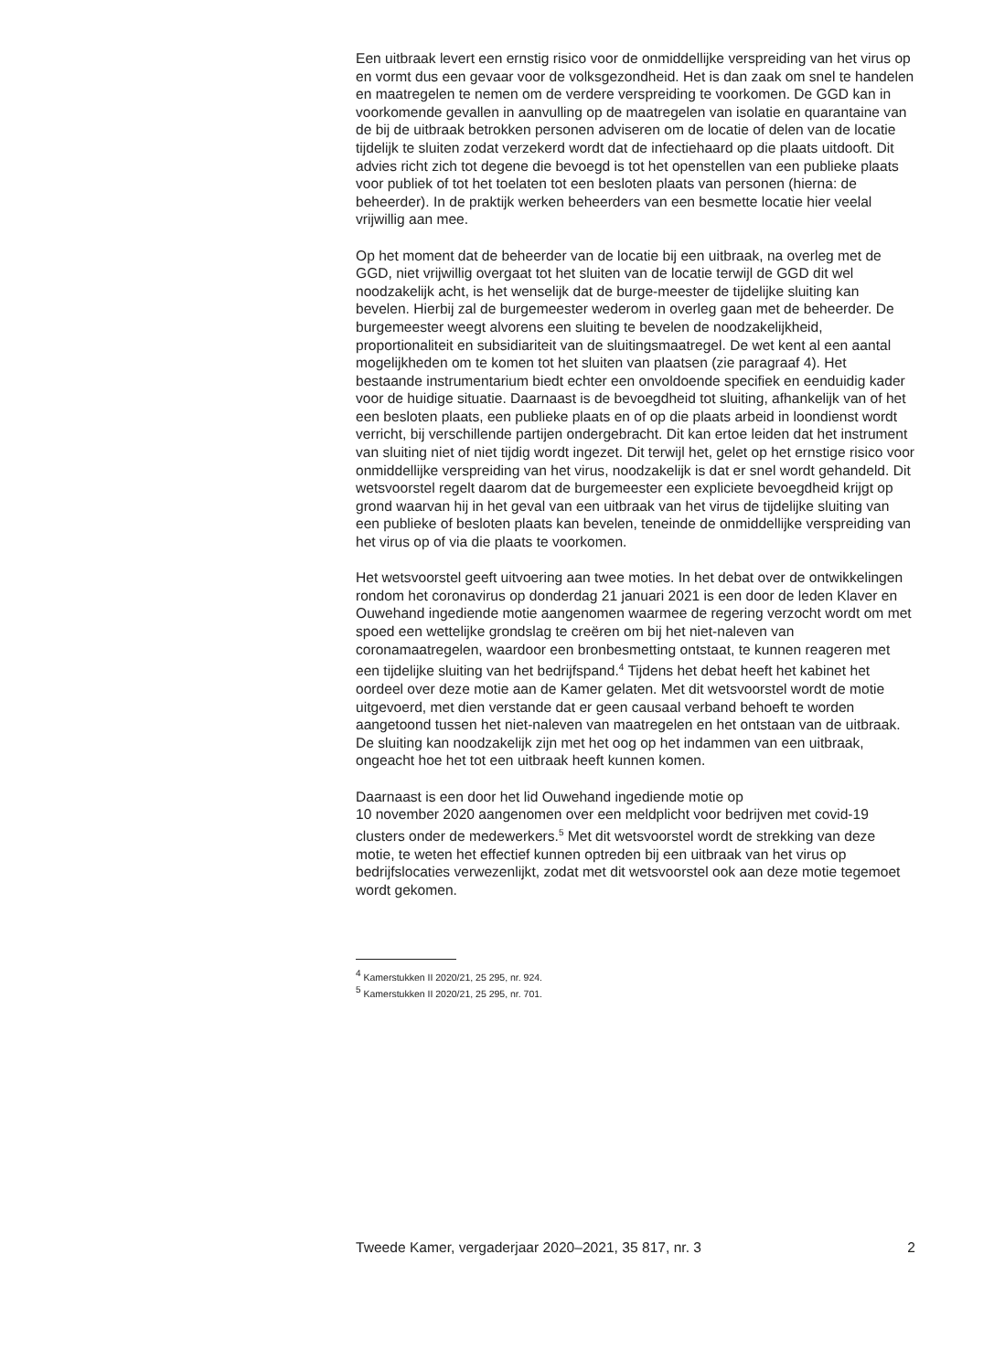Een uitbraak levert een ernstig risico voor de onmiddellijke verspreiding van het virus op en vormt dus een gevaar voor de volksgezondheid. Het is dan zaak om snel te handelen en maatregelen te nemen om de verdere verspreiding te voorkomen. De GGD kan in voorkomende gevallen in aanvulling op de maatregelen van isolatie en quarantaine van de bij de uitbraak betrokken personen adviseren om de locatie of delen van de locatie tijdelijk te sluiten zodat verzekerd wordt dat de infectiehaard op die plaats uitdooft. Dit advies richt zich tot degene die bevoegd is tot het openstellen van een publieke plaats voor publiek of tot het toelaten tot een besloten plaats van personen (hierna: de beheerder). In de praktijk werken beheerders van een besmette locatie hier veelal vrijwillig aan mee.
Op het moment dat de beheerder van de locatie bij een uitbraak, na overleg met de GGD, niet vrijwillig overgaat tot het sluiten van de locatie terwijl de GGD dit wel noodzakelijk acht, is het wenselijk dat de burge-meester de tijdelijke sluiting kan bevelen. Hierbij zal de burgemeester wederom in overleg gaan met de beheerder. De burgemeester weegt alvorens een sluiting te bevelen de noodzakelijkheid, proportionaliteit en subsidiariteit van de sluitingsmaatregel. De wet kent al een aantal mogelijkheden om te komen tot het sluiten van plaatsen (zie paragraaf 4). Het bestaande instrumentarium biedt echter een onvoldoende specifiek en eenduidig kader voor de huidige situatie. Daarnaast is de bevoegdheid tot sluiting, afhankelijk van of het een besloten plaats, een publieke plaats en of op die plaats arbeid in loondienst wordt verricht, bij verschillende partijen ondergebracht. Dit kan ertoe leiden dat het instrument van sluiting niet of niet tijdig wordt ingezet. Dit terwijl het, gelet op het ernstige risico voor onmiddellijke verspreiding van het virus, noodzakelijk is dat er snel wordt gehandeld. Dit wetsvoorstel regelt daarom dat de burgemeester een expliciete bevoegdheid krijgt op grond waarvan hij in het geval van een uitbraak van het virus de tijdelijke sluiting van een publieke of besloten plaats kan bevelen, teneinde de onmiddellijke verspreiding van het virus op of via die plaats te voorkomen.
Het wetsvoorstel geeft uitvoering aan twee moties. In het debat over de ontwikkelingen rondom het coronavirus op donderdag 21 januari 2021 is een door de leden Klaver en Ouwehand ingediende motie aangenomen waarmee de regering verzocht wordt om met spoed een wettelijke grondslag te creëren om bij het niet-naleven van coronamaatregelen, waardoor een bronbesmetting ontstaat, te kunnen reageren met een tijdelijke sluiting van het bedrijfspand.<sup>4</sup> Tijdens het debat heeft het kabinet het oordeel over deze motie aan de Kamer gelaten. Met dit wetsvoorstel wordt de motie uitgevoerd, met dien verstande dat er geen causaal verband behoeft te worden aangetoond tussen het niet-naleven van maatregelen en het ontstaan van de uitbraak. De sluiting kan noodzakelijk zijn met het oog op het indammen van een uitbraak, ongeacht hoe het tot een uitbraak heeft kunnen komen.
Daarnaast is een door het lid Ouwehand ingediende motie op
10 november 2020 aangenomen over een meldplicht voor bedrijven met covid-19 clusters onder de medewerkers.<sup>5</sup> Met dit wetsvoorstel wordt de strekking van deze motie, te weten het effectief kunnen optreden bij een uitbraak van het virus op bedrijfslocaties verwezenlijkt, zodat met dit wetsvoorstel ook aan deze motie tegemoet wordt gekomen.
<sup>4</sup> Kamerstukken II 2020/21, 25 295, nr. 924.
<sup>5</sup> Kamerstukken II 2020/21, 25 295, nr. 701.
Tweede Kamer, vergaderjaar 2020–2021, 35 817, nr. 3 2